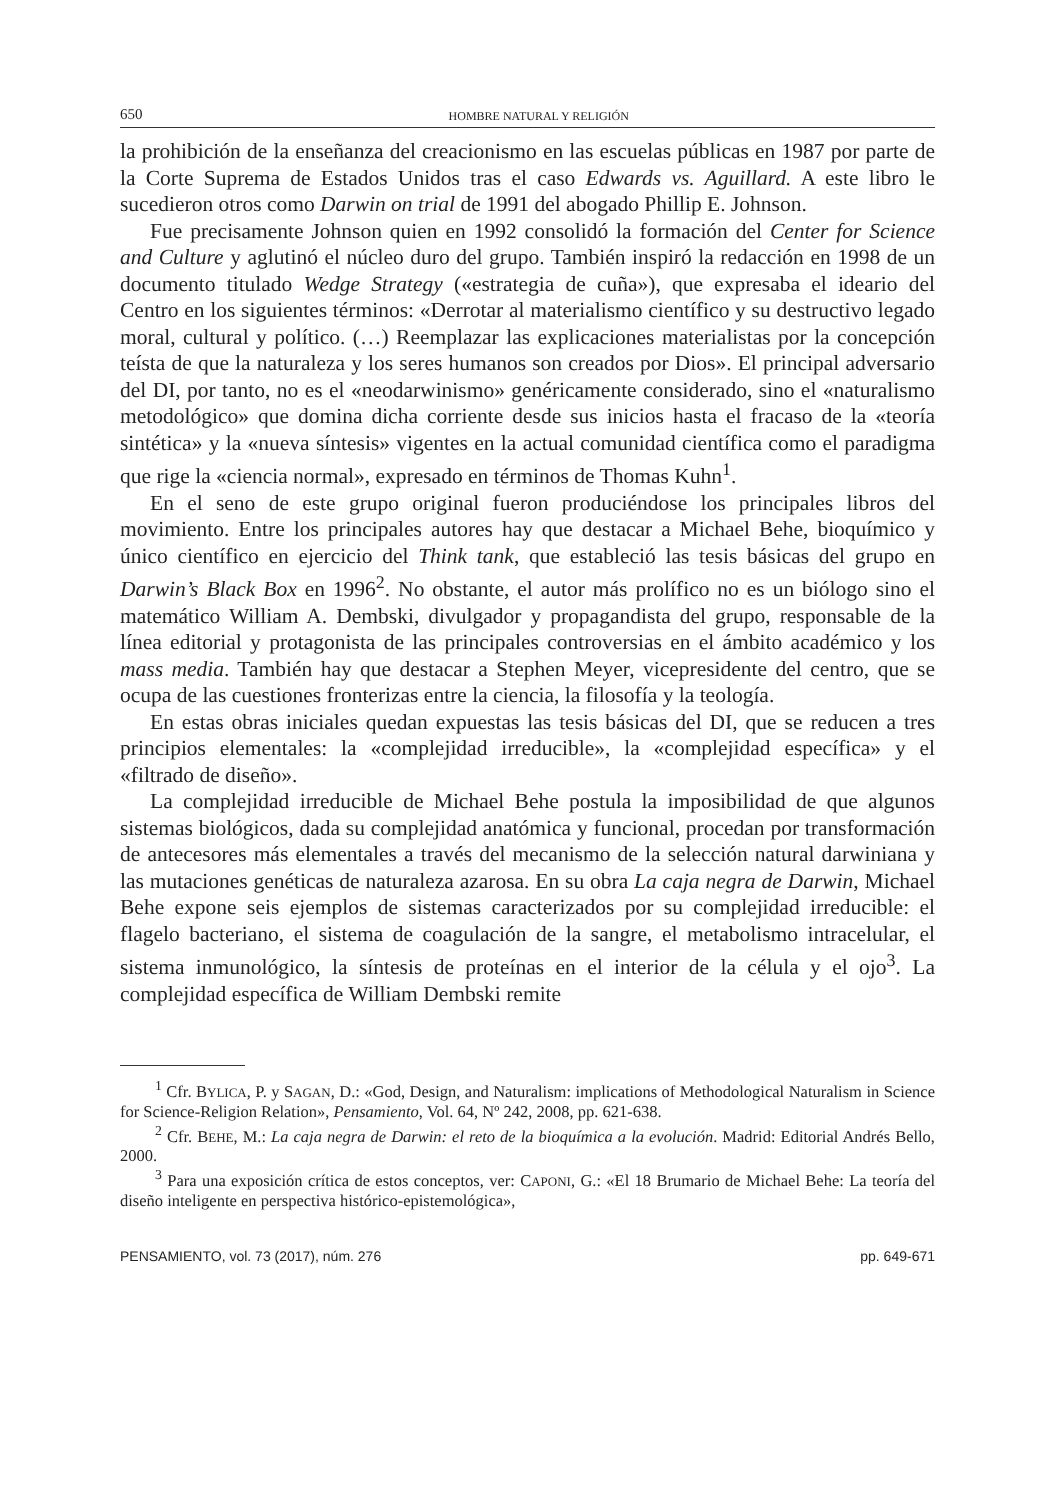650 HOMBRE NATURAL Y RELIGIÓN
la prohibición de la enseñanza del creacionismo en las escuelas públicas en 1987 por parte de la Corte Suprema de Estados Unidos tras el caso Edwards vs. Aguillard. A este libro le sucedieron otros como Darwin on trial de 1991 del abogado Phillip E. Johnson.
Fue precisamente Johnson quien en 1992 consolidó la formación del Center for Science and Culture y aglutinó el núcleo duro del grupo. También inspiró la redacción en 1998 de un documento titulado Wedge Strategy («estrategia de cuña»), que expresaba el ideario del Centro en los siguientes términos: «Derrotar al materialismo científico y su destructivo legado moral, cultural y político. (…) Reemplazar las explicaciones materialistas por la concepción teísta de que la naturaleza y los seres humanos son creados por Dios». El principal adversario del DI, por tanto, no es el «neodarwinismo» genéricamente considerado, sino el «naturalismo metodológico» que domina dicha corriente desde sus inicios hasta el fracaso de la «teoría sintética» y la «nueva síntesis» vigentes en la actual comunidad científica como el paradigma que rige la «ciencia normal», expresado en términos de Thomas Kuhn<sup>1</sup>.
En el seno de este grupo original fueron produciéndose los principales libros del movimiento. Entre los principales autores hay que destacar a Michael Behe, bioquímico y único científico en ejercicio del Think tank, que estableció las tesis básicas del grupo en Darwin’s Black Box en 1996<sup>2</sup>. No obstante, el autor más prolífico no es un biólogo sino el matemático William A. Dembski, divulgador y propagandista del grupo, responsable de la línea editorial y protagonista de las principales controversias en el ámbito académico y los mass media. También hay que destacar a Stephen Meyer, vicepresidente del centro, que se ocupa de las cuestiones fronterizas entre la ciencia, la filosofía y la teología.
En estas obras iniciales quedan expuestas las tesis básicas del DI, que se reducen a tres principios elementales: la «complejidad irreducible», la «complejidad específica» y el «filtrado de diseño».
La complejidad irreducible de Michael Behe postula la imposibilidad de que algunos sistemas biológicos, dada su complejidad anatómica y funcional, procedan por transformación de antecesores más elementales a través del mecanismo de la selección natural darwiniana y las mutaciones genéticas de naturaleza azarosa. En su obra La caja negra de Darwin, Michael Behe expone seis ejemplos de sistemas caracterizados por su complejidad irreducible: el flagelo bacteriano, el sistema de coagulación de la sangre, el metabolismo intracelular, el sistema inmunológico, la síntesis de proteínas en el interior de la célula y el ojo<sup>3</sup>. La complejidad específica de William Dembski remite
<sup>1</sup> Cfr. BYLICA, P. y SAGAN, D.: «God, Design, and Naturalism: implications of Methodological Naturalism in Science for Science-Religion Relation», Pensamiento, Vol. 64, Nº 242, 2008, pp. 621-638.
<sup>2</sup> Cfr. BEHE, M.: La caja negra de Darwin: el reto de la bioquímica a la evolución. Madrid: Editorial Andrés Bello, 2000.
<sup>3</sup> Para una exposición crítica de estos conceptos, ver: CAPONI, G.: «El 18 Brumario de Michael Behe: La teoría del diseño inteligente en perspectiva histórico-epistemológica»,
PENSAMIENTO, vol. 73 (2017), núm. 276 pp. 649-671